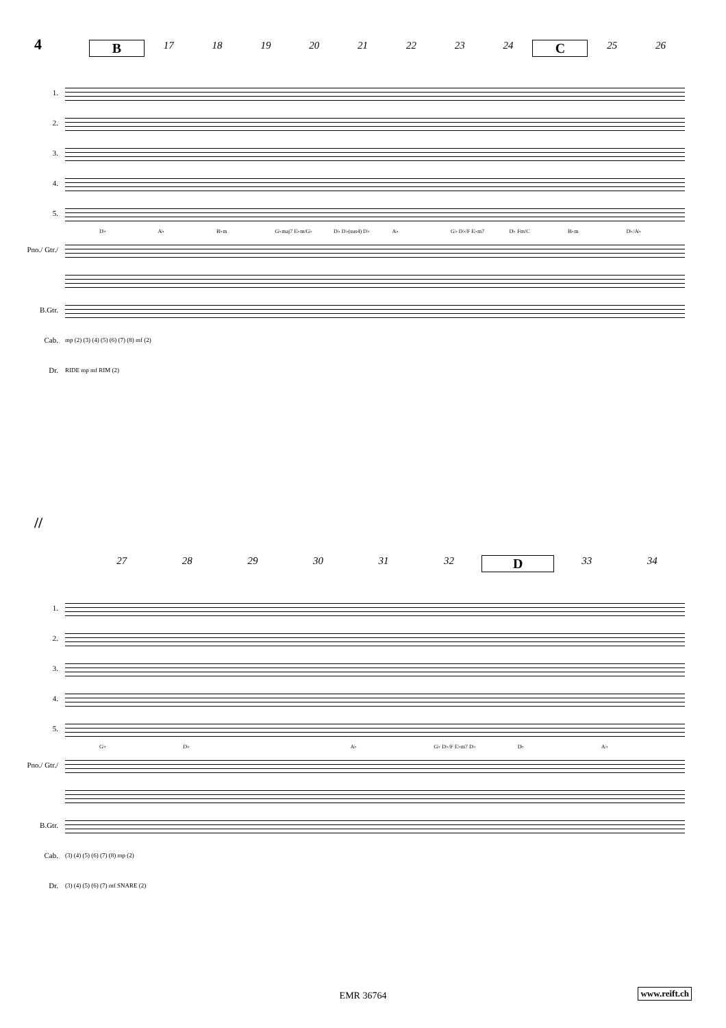4
B 17 18 19 20 21 22 23 24 C 25 26
1.
2.
3.
4.
5.
D♭ A♭ B♭m G♭maj7 E♭m/G♭ D♭ D♭(sus4) D♭ A♭ G♭ D♭/F E♭m7 D♭ Fm/C B♭m D♭/A♭
Pno./ Gtr./
B.Gtr.
Cab.
mp (2) (3) (4) (5) (6) (7) (8) mf (2)
Dr.
RIDE mp mf RIM (2)
//
27 28 29 30 31 32 D 33 34
1.
2.
3.
4.
5.
G♭ D♭ A♭ G♭ D♭/F E♭m7 D♭ D♭ A♭
Pno./ Gtr./
B.Gtr.
Cab.
(3) (4) (5) (6) (7) (8) mp (2)
Dr.
(3) (4) (5) (6) (7) mf SNARE (2)
EMR 36764 www.reift.ch